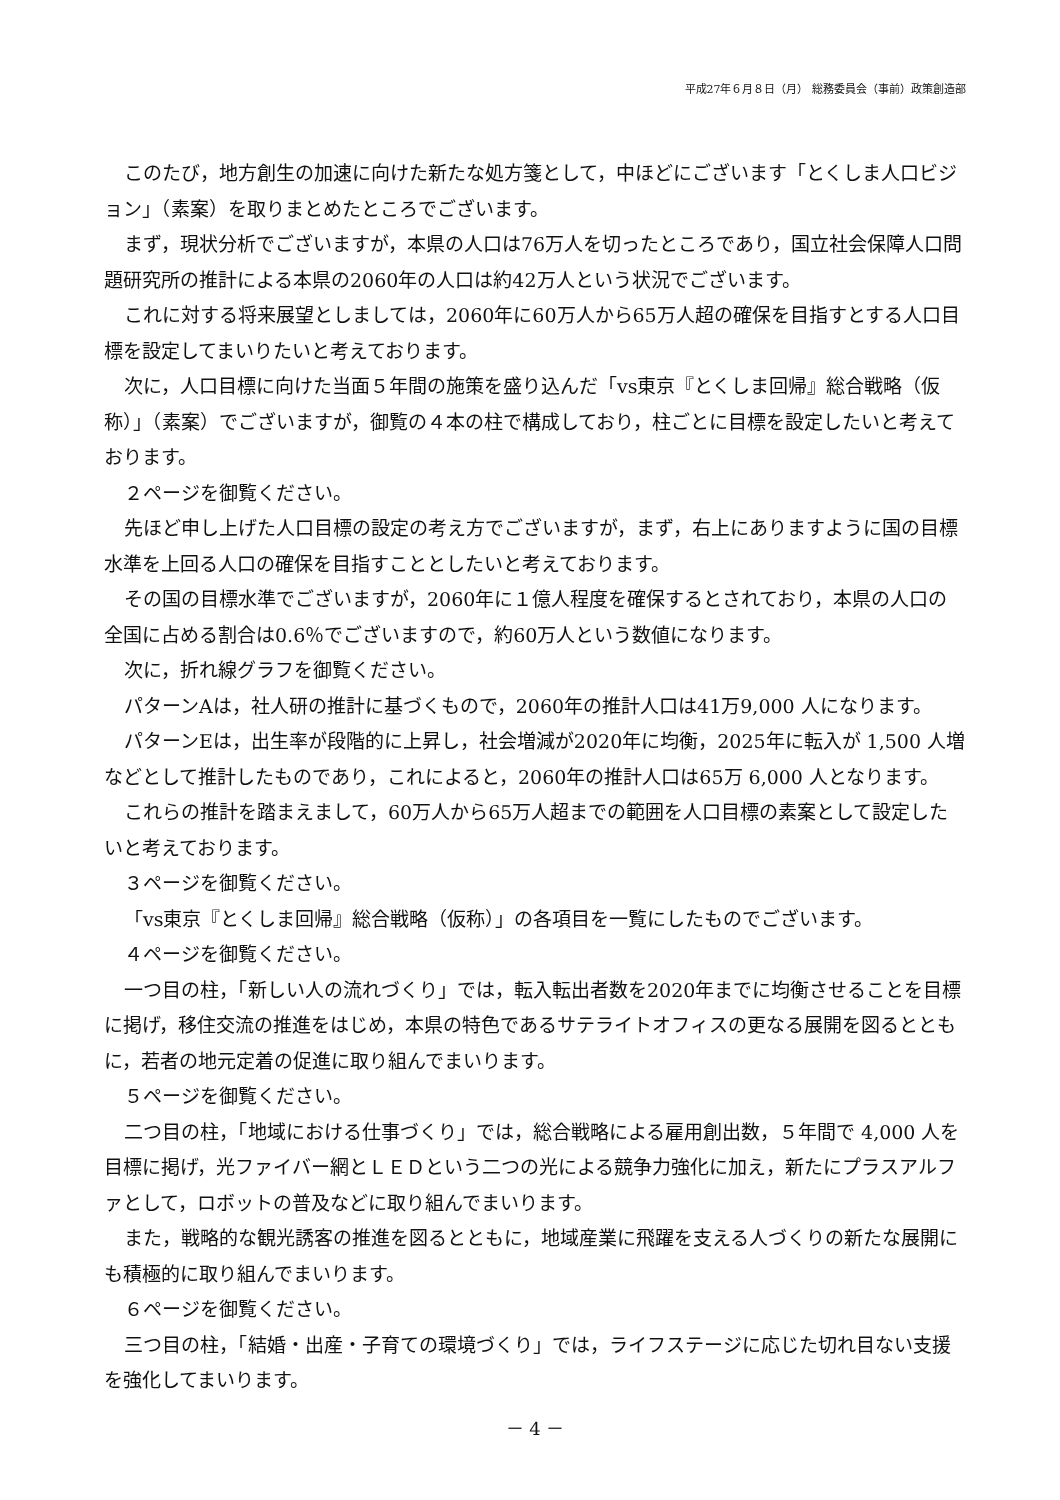平成27年６月８日（月） 総務委員会（事前）政策創造部
このたび，地方創生の加速に向けた新たな処方箋として，中ほどにございます「とくしま人口ビジョン」（素案）を取りまとめたところでございます。
まず，現状分析でございますが，本県の人口は76万人を切ったところであり，国立社会保障人口問題研究所の推計による本県の2060年の人口は約42万人という状況でございます。
これに対する将来展望としましては，2060年に60万人から65万人超の確保を目指すとする人口目標を設定してまいりたいと考えております。
次に，人口目標に向けた当面５年間の施策を盛り込んだ「vs東京『とくしま回帰』総合戦略（仮称）」（素案）でございますが，御覧の４本の柱で構成しており，柱ごとに目標を設定したいと考えております。
２ページを御覧ください。
先ほど申し上げた人口目標の設定の考え方でございますが，まず，右上にありますように国の目標水準を上回る人口の確保を目指すこととしたいと考えております。
その国の目標水準でございますが，2060年に１億人程度を確保するとされており，本県の人口の全国に占める割合は0.6％でございますので，約60万人という数値になります。
次に，折れ線グラフを御覧ください。
パターンAは，社人研の推計に基づくもので，2060年の推計人口は41万9,000 人になります。
パターンEは，出生率が段階的に上昇し，社会増減が2020年に均衡，2025年に転入が 1,500 人増などとして推計したものであり，これによると，2060年の推計人口は65万 6,000 人となります。
これらの推計を踏まえまして，60万人から65万人超までの範囲を人口目標の素案として設定したいと考えております。
３ページを御覧ください。
「vs東京『とくしま回帰』総合戦略（仮称）」の各項目を一覧にしたものでございます。
４ページを御覧ください。
一つ目の柱，「新しい人の流れづくり」では，転入転出者数を2020年までに均衡させることを目標に掲げ，移住交流の推進をはじめ，本県の特色であるサテライトオフィスの更なる展開を図るとともに，若者の地元定着の促進に取り組んでまいります。
５ページを御覧ください。
二つ目の柱，「地域における仕事づくり」では，総合戦略による雇用創出数，５年間で 4,000 人を目標に掲げ，光ファイバー網とＬＥＤという二つの光による競争力強化に加え，新たにプラスアルファとして，ロボットの普及などに取り組んでまいります。
また，戦略的な観光誘客の推進を図るとともに，地域産業に飛躍を支える人づくりの新たな展開にも積極的に取り組んでまいります。
６ページを御覧ください。
三つ目の柱，「結婚・出産・子育ての環境づくり」では，ライフステージに応じた切れ目ない支援を強化してまいります。
－ 4 －